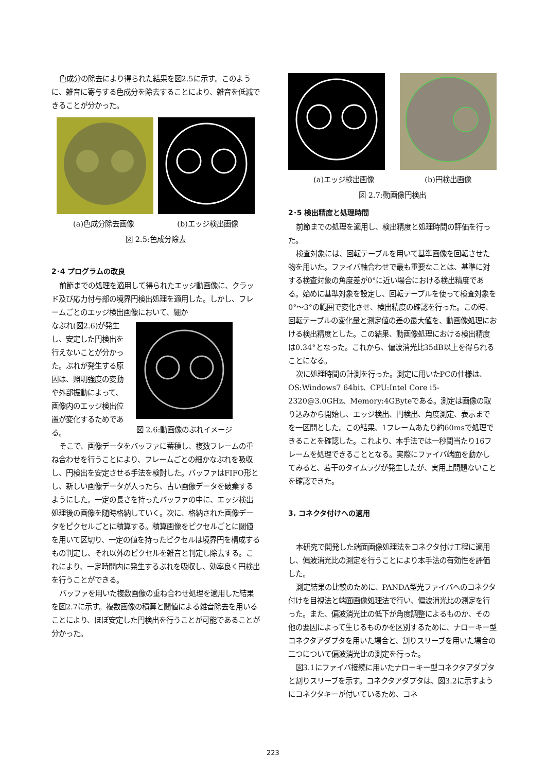色成分の除去により得られた結果を図2.5に示す。このように、雑音に寄与する色成分を除去することにより、雑音を低減できることが分かった。
(a)色成分除去画像 (b)エッジ検出画像
図 2.5:色成分除去
2･4 プログラムの改良
前節までの処理を適用して得られたエッジ動画像に、クラッド及び応力付与部の境界円検出処理を適用した。しかし、フレームごとのエッジ検出画像において、細か
なぶれ(図2.6)が発生し、安定した円検出を行えないことが分かった。ぶれが発生する原因は、照明強度の変動や外部振動によって、画像内のエッジ検出位置が変化するためである。
図 2.6:動画像のぶれイメージ
そこで、画像データをバッファに蓄積し、複数フレームの重ね合わせを行うことにより、フレームごとの細かなぶれを吸収し、円検出を安定させる手法を検討した。バッファはFIFO形とし、新しい画像データが入ったら、古い画像データを破棄するようにした。一定の長さを持ったバッファの中に、エッジ検出処理後の画像を随時格納していく。次に、格納された画像データをピクセルごとに積算する。積算画像をピクセルごとに閾値を用いて区切り、一定の値を持ったピクセルは境界円を構成するもの判定し、それ以外のピクセルを雑音と判定し除去する。これにより、一定時間内に発生するぶれを吸収し、効率良く円検出を行うことができる。
バッファを用いた複数画像の重ね合わせ処理を適用した結果を図2.7に示す。複数画像の積算と閾値による雑音除去を用いることにより、ほぼ安定した円検出を行うことが可能であることが分かった。
(a)エッジ検出画像 (b)円検出画像
図 2.7:動画像円検出
2･5 検出精度と処理時間
前節までの処理を適用し、検出精度と処理時間の評価を行った。
検査対象には、回転テーブルを用いて基準画像を回転させた物を用いた。ファイバ軸合わせで最も重要なことは、基準に対する検査対象の角度差が0°に近い場合における検出精度である。始めに基準対象を設定し、回転テーブルを使って検査対象を0°～3°の範囲で変化させ、検出精度の確認を行った。この時、回転テーブルの変化量と測定値の差の最大値を、動画像処理における検出精度とした。この結果、動画像処理における検出精度は0.34°となった。これから、偏波消光比35dB以上を得られることになる。
次に処理時間の計測を行った。測定に用いたPCの仕様は、OS:Windows7 64bit、CPU:Intel Core i5-2320@3.0GHz、Memory:4GByteである。測定は画像の取り込みから開始し、エッジ検出、円検出、角度測定、表示までを一区間とした。この結果、1フレームあたり約60msで処理できることを確認した。これより、本手法では一秒間当たり16フレームを処理できることとなる。実際にファイバ端面を動かしてみると、若干のタイムラグが発生したが、実用上問題ないことを確認できた。
3. コネクタ付けへの適用
本研究で開発した端面画像処理法をコネクタ付け工程に適用し、偏波消光比の測定を行うことにより本手法の有効性を評価した。
測定結果の比較のために、PANDA型光ファイバへのコネクタ付けを目視法と端面画像処理法で行い、偏波消光比の測定を行った。また、偏波消光比の低下が角度調整によるものか、その他の要因によって生じるものかを区別するために、ナローキー型コネクタアダプタを用いた場合と、割りスリーブを用いた場合の二つについて偏波消光比の測定を行った。
図3.1にファイバ接続に用いたナローキー型コネクタアダプタと割りスリーブを示す。コネクタアダプタは、図3.2に示すようにコネクタキーが付いているため、コネ
223